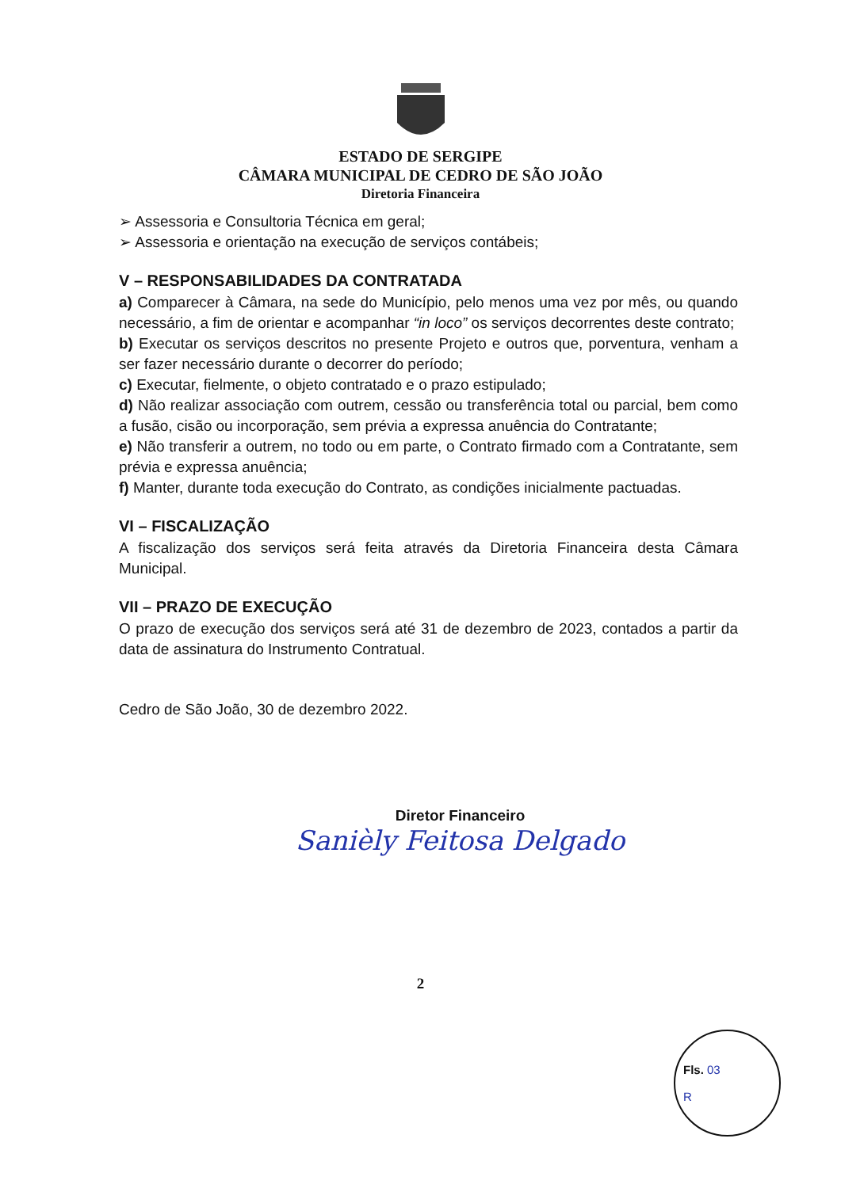ESTADO DE SERGIPE
CÂMARA MUNICIPAL DE CEDRO DE SÃO JOÃO
Diretoria Financeira
➢ Assessoria e Consultoria Técnica em geral;
➢ Assessoria e orientação na execução de serviços contábeis;
V – RESPONSABILIDADES DA CONTRATADA
a) Comparecer à Câmara, na sede do Município, pelo menos uma vez por mês, ou quando necessário, a fim de orientar e acompanhar “in loco” os serviços decorrentes deste contrato;
b) Executar os serviços descritos no presente Projeto e outros que, porventura, venham a ser fazer necessário durante o decorrer do período;
c) Executar, fielmente, o objeto contratado e o prazo estipulado;
d) Não realizar associação com outrem, cessão ou transferência total ou parcial, bem como a fusão, cisão ou incorporação, sem prévia a expressa anuência do Contratante;
e) Não transferir a outrem, no todo ou em parte, o Contrato firmado com a Contratante, sem prévia e expressa anuência;
f) Manter, durante toda execução do Contrato, as condições inicialmente pactuadas.
VI – FISCALIZAÇÃO
A fiscalização dos serviços será feita através da Diretoria Financeira desta Câmara Municipal.
VII – PRAZO DE EXECUÇÃO
O prazo de execução dos serviços será até 31 de dezembro de 2023, contados a partir da data de assinatura do Instrumento Contratual.
Cedro de São João, 30 de dezembro 2022.
Diretor Financeiro
Sanièly Feitosa Delgado
2
Fls. 03
R